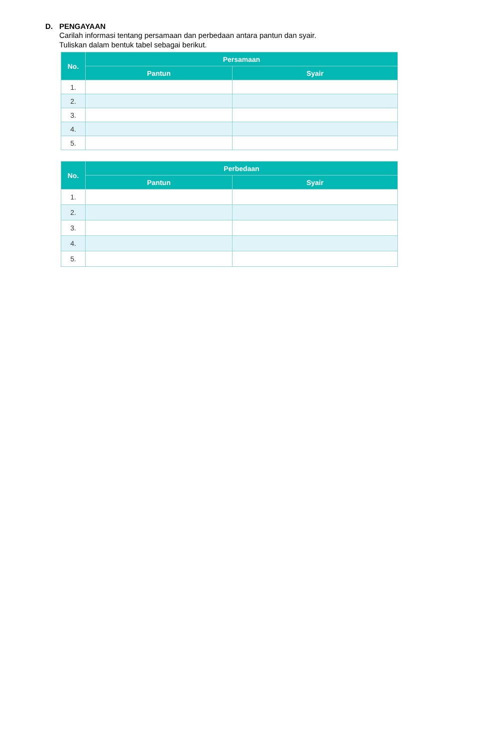D. PENGAYAAN
Carilah informasi tentang persamaan dan perbedaan antara pantun dan syair.
Tuliskan dalam bentuk tabel sebagai berikut.
| No. | Persamaan | |
| --- | --- | --- |
| | Pantun | Syair |
| 1. | | |
| 2. | | |
| 3. | | |
| 4. | | |
| 5. | | |
| No. | Perbedaan | |
| --- | --- | --- |
| | Pantun | Syair |
| 1. | | |
| 2. | | |
| 3. | | |
| 4. | | |
| 5. | | |